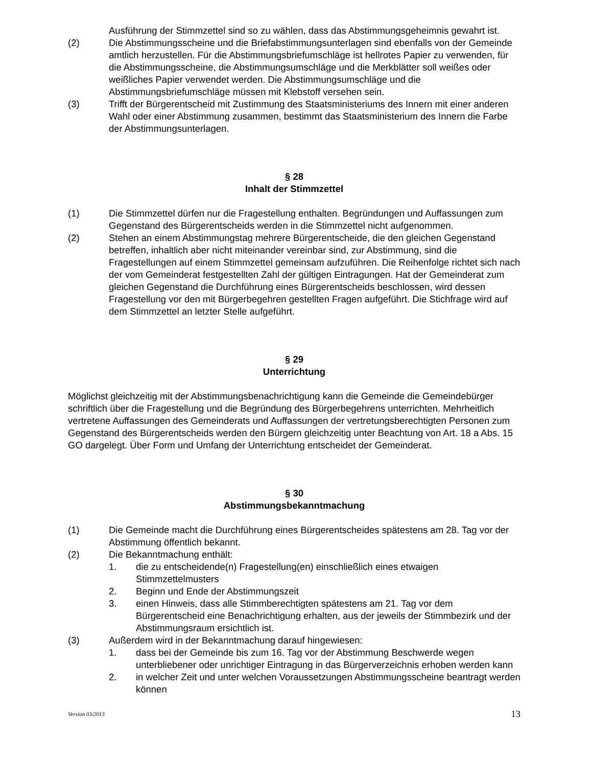Ausführung der Stimmzettel sind so zu wählen, dass das Abstimmungsgeheimnis gewahrt ist.
(2) Die Abstimmungsscheine und die Briefabstimmungsunterlagen sind ebenfalls von der Gemeinde amtlich herzustellen. Für die Abstimmungsbriefumschläge ist hellrotes Papier zu verwenden, für die Abstimmungsscheine, die Abstimmungsumschläge und die Merkblätter soll weißes oder weißliches Papier verwendet werden. Die Abstimmungsumschläge und die Abstimmungsbriefumschläge müssen mit Klebstoff versehen sein.
(3) Trifft der Bürgerentscheid mit Zustimmung des Staatsministeriums des Innern mit einer anderen Wahl oder einer Abstimmung zusammen, bestimmt das Staatsministerium des Innern die Farbe der Abstimmungsunterlagen.
§ 28
Inhalt der Stimmzettel
(1) Die Stimmzettel dürfen nur die Fragestellung enthalten. Begründungen und Auffassungen zum Gegenstand des Bürgerentscheids werden in die Stimmzettel nicht aufgenommen.
(2) Stehen an einem Abstimmungstag mehrere Bürgerentscheide, die den gleichen Gegenstand betreffen, inhaltlich aber nicht miteinander vereinbar sind, zur Abstimmung, sind die Fragestellungen auf einem Stimmzettel gemeinsam aufzuführen. Die Reihenfolge richtet sich nach der vom Gemeinderat festgestellten Zahl der gültigen Eintragungen. Hat der Gemeinderat zum gleichen Gegenstand die Durchführung eines Bürgerentscheids beschlossen, wird dessen Fragestellung vor den mit Bürgerbegehren gestellten Fragen aufgeführt. Die Stichfrage wird auf dem Stimmzettel an letzter Stelle aufgeführt.
§ 29
Unterrichtung
Möglichst gleichzeitig mit der Abstimmungsbenachrichtigung kann die Gemeinde die Gemeindebürger schriftlich über die Fragestellung und die Begründung des Bürgerbegehrens unterrichten. Mehrheitlich vertretene Auffassungen des Gemeinderats und Auffassungen der vertretungsberechtigten Personen zum Gegenstand des Bürgerentscheids werden den Bürgern gleichzeitig unter Beachtung von Art. 18 a Abs. 15 GO dargelegt. Über Form und Umfang der Unterrichtung entscheidet der Gemeinderat.
§ 30
Abstimmungsbekanntmachung
(1) Die Gemeinde macht die Durchführung eines Bürgerentscheides spätestens am 28. Tag vor der Abstimmung öffentlich bekannt.
(2) Die Bekanntmachung enthält:
1. die zu entscheidende(n) Fragestellung(en) einschließlich eines etwaigen Stimmzettelmusters
2. Beginn und Ende der Abstimmungszeit
3. einen Hinweis, dass alle Stimmberechtigten spätestens am 21. Tag vor dem Bürgerentscheid eine Benachrichtigung erhalten, aus der jeweils der Stimmbezirk und der Abstimmungsraum ersichtlich ist.
(3) Außerdem wird in der Bekanntmachung darauf hingewiesen:
1. dass bei der Gemeinde bis zum 16. Tag vor der Abstimmung Beschwerde wegen unterbliebener oder unrichtiger Eintragung in das Bürgerverzeichnis erhoben werden kann
2. in welcher Zeit und unter welchen Voraussetzungen Abstimmungsscheine beantragt werden können
Version 03/2013 13